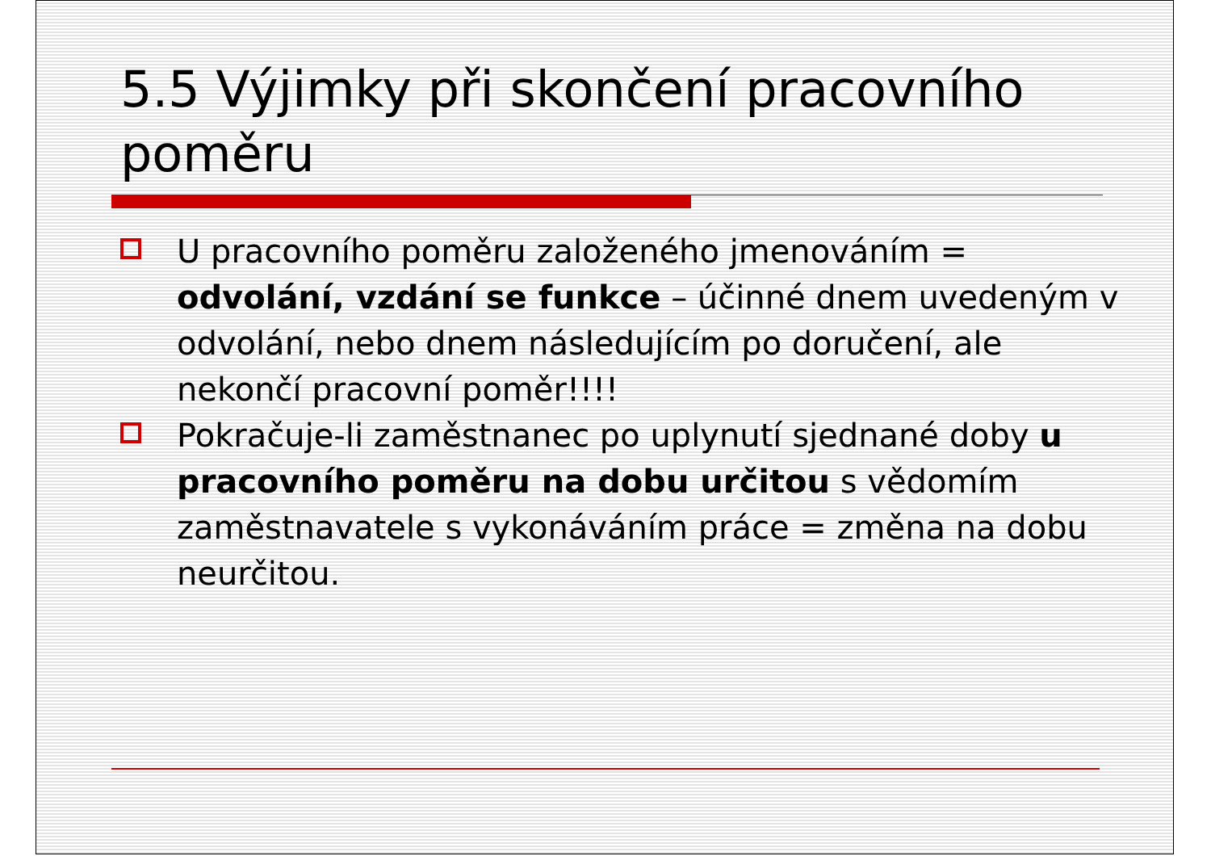5.5 Výjimky při skončení pracovního poměru
U pracovního poměru založeného jmenováním = odvolání, vzdání se funkce – účinné dnem uvedeným v odvolání, nebo dnem následujícím po doručení, ale nekončí pracovní poměr!!!!
Pokračuje-li zaměstnanec po uplynutí sjednané doby u pracovního poměru na dobu určitou s vědomím zaměstnavatele s vykonáváním práce = změna na dobu neurčitou.